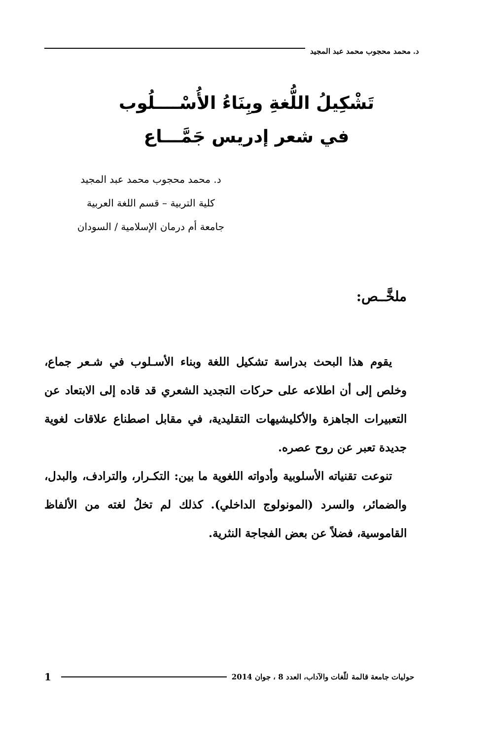د. محمد محجوب محمد عبد المجيد
تَشْكِيلُ اللُّغةِ وبِنَاءُ الأُسْــــلُوب
في شعر إدريس جَمَّـــاع
د. محمد محجوب محمد عبد المجيد
كلية التربية – قسم اللغة العربية
جامعة أم درمان الإسلامية / السودان
ملخَّــص:
يقوم هذا البحث بدراسة تشكيل اللغة وبناء الأسـلوب في شـعر جماع، وخلص إلى أن اطلاعه على حركات التجديد الشعري قد قاده إلى الابتعاد عن التعبيرات الجاهزة والأكليشيهات التقليدية، في مقابل اصطناع علاقات لغوية جديدة تعبر عن روح عصره.
تنوعت تقنياته الأسلوبية وأدواته اللغوية ما بين: التكـرار، والترادف، والبدل، والضمائر، والسرد (المونولوج الداخلي). كذلك لم تخلُ لغته من الألفاظ القاموسية، فضلاً عن بعض الفجاجة النثرية.
حوليات جامعة قالمة للّغات والآداب، العدد 8 ، جوان 2014 1